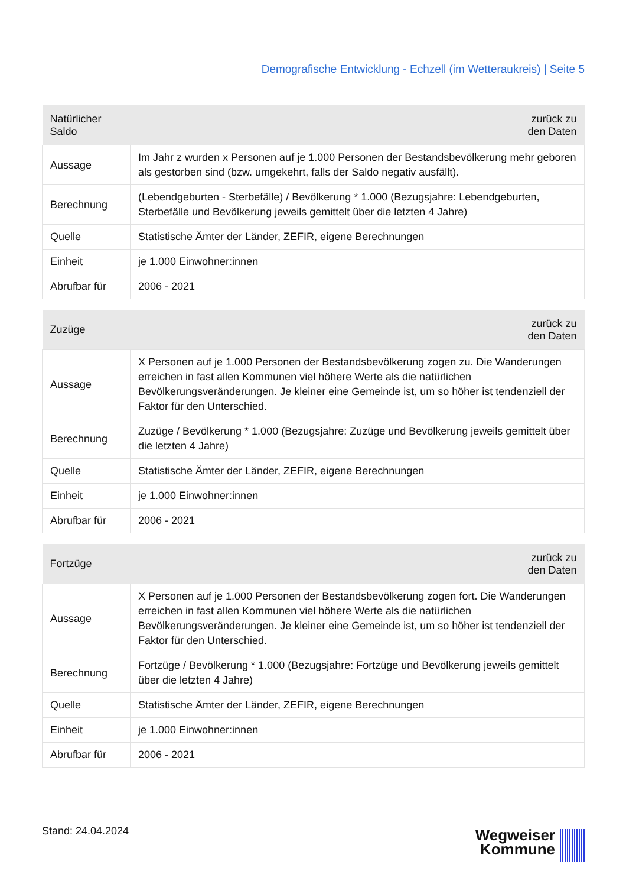Demografische Entwicklung - Echzell (im Wetteraukreis) | Seite 5
| Natürlicher Saldo | zurück zu den Daten |
| --- | --- |
| Aussage | Im Jahr z wurden x Personen auf je 1.000 Personen der Bestandsbevölkerung mehr geboren als gestorben sind (bzw. umgekehrt, falls der Saldo negativ ausfällt). |
| Berechnung | (Lebendgeburten - Sterbefälle) / Bevölkerung * 1.000 (Bezugsjahre: Lebendgeburten, Sterbefälle und Bevölkerung jeweils gemittelt über die letzten 4 Jahre) |
| Quelle | Statistische Ämter der Länder, ZEFIR, eigene Berechnungen |
| Einheit | je 1.000 Einwohner:innen |
| Abrufbar für | 2006 - 2021 |
| Zuzüge | zurück zu den Daten |
| --- | --- |
| Aussage | X Personen auf je 1.000 Personen der Bestandsbevölkerung zogen zu. Die Wanderungen erreichen in fast allen Kommunen viel höhere Werte als die natürlichen Bevölkerungsveränderungen. Je kleiner eine Gemeinde ist, um so höher ist tendenziell der Faktor für den Unterschied. |
| Berechnung | Zuzüge / Bevölkerung * 1.000 (Bezugsjahre: Zuzüge und Bevölkerung jeweils gemittelt über die letzten 4 Jahre) |
| Quelle | Statistische Ämter der Länder, ZEFIR, eigene Berechnungen |
| Einheit | je 1.000 Einwohner:innen |
| Abrufbar für | 2006 - 2021 |
| Fortzüge | zurück zu den Daten |
| --- | --- |
| Aussage | X Personen auf je 1.000 Personen der Bestandsbevölkerung zogen fort. Die Wanderungen erreichen in fast allen Kommunen viel höhere Werte als die natürlichen Bevölkerungsveränderungen. Je kleiner eine Gemeinde ist, um so höher ist tendenziell der Faktor für den Unterschied. |
| Berechnung | Fortzüge / Bevölkerung * 1.000 (Bezugsjahre: Fortzüge und Bevölkerung jeweils gemittelt über die letzten 4 Jahre) |
| Quelle | Statistische Ämter der Länder, ZEFIR, eigene Berechnungen |
| Einheit | je 1.000 Einwohner:innen |
| Abrufbar für | 2006 - 2021 |
Stand: 24.04.2024
Wegweiser
Kommune